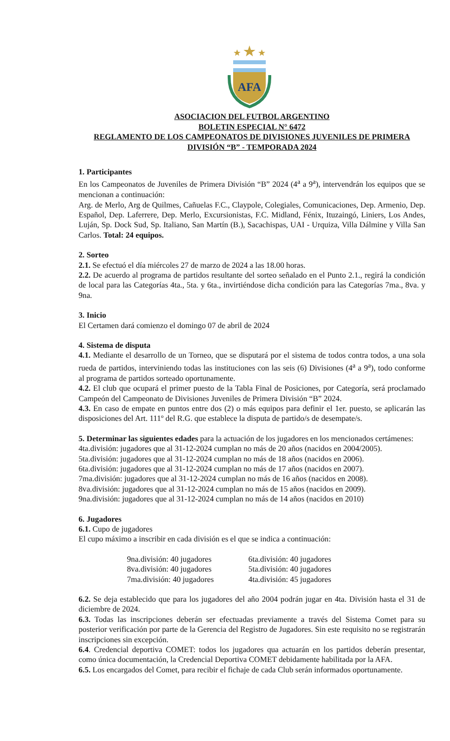AFA
ASOCIACION DEL FUTBOL ARGENTINO
BOLETIN ESPECIAL N° 6472
REGLAMENTO DE LOS CAMPEONATOS DE DIVISIONES JUVENILES DE PRIMERA DIVISIÓN “B” - TEMPORADA 2024
1. Participantes
En los Campeonatos de Juveniles de Primera División “B” 2024 (4<sup>a</sup> a 9<sup>a</sup>), intervendrán los equipos que se mencionan a continuación:
Arg. de Merlo, Arg de Quilmes, Cañuelas F.C., Claypole, Colegiales, Comunicaciones, Dep. Armenio, Dep. Español, Dep. Laferrere, Dep. Merlo, Excursionistas, F.C. Midland, Fénix, Ituzaingó, Liniers, Los Andes, Luján, Sp. Dock Sud, Sp. Italiano, San Martín (B.), Sacachispas, UAI - Urquiza, Villa Dálmine y Villa San Carlos. Total: 24 equipos.
2. Sorteo
2.1. Se efectuó el día miércoles 27 de marzo de 2024 a las 18.00 horas.
2.2. De acuerdo al programa de partidos resultante del sorteo señalado en el Punto 2.1., regirá la condición de local para las Categorías 4ta., 5ta. y 6ta., invirtiéndose dicha condición para las Categorías 7ma., 8va. y 9na.
3. Inicio
El Certamen dará comienzo el domingo 07 de abril de 2024
4. Sistema de disputa
4.1. Mediante el desarrollo de un Torneo, que se disputará por el sistema de todos contra todos, a una sola rueda de partidos, interviniendo todas las instituciones con las seis (6) Divisiones (4<sup>a</sup> a 9<sup>a</sup>), todo conforme al programa de partidos sorteado oportunamente.
4.2. El club que ocupará el primer puesto de la Tabla Final de Posiciones, por Categoría, será proclamado Campeón del Campeonato de Divisiones Juveniles de Primera División “B” 2024.
4.3. En caso de empate en puntos entre dos (2) o más equipos para definir el 1er. puesto, se aplicarán las disposiciones del Art. 111º del R.G. que establece la disputa de partido/s de desempate/s.
5. Determinar las siguientes edades para la actuación de los jugadores en los mencionados certámenes:
4ta.división: jugadores que al 31-12-2024 cumplan no más de 20 años (nacidos en 2004/2005).
5ta.división: jugadores que al 31-12-2024 cumplan no más de 18 años (nacidos en 2006).
6ta.división: jugadores que al 31-12-2024 cumplan no más de 17 años (nacidos en 2007).
7ma.división: jugadores que al 31-12-2024 cumplan no más de 16 años (nacidos en 2008).
8va.división: jugadores que al 31-12-2024 cumplan no más de 15 años (nacidos en 2009).
9na.división: jugadores que al 31-12-2024 cumplan no más de 14 años (nacidos en 2010)
6. Jugadores
6.1. Cupo de jugadores
El cupo máximo a inscribir en cada división es el que se indica a continuación:
| 9na.división: 40 jugadores | 6ta.división: 40 jugadores |
| 8va.división: 40 jugadores | 5ta.división: 40 jugadores |
| 7ma.división: 40 jugadores | 4ta.división: 45 jugadores |
6.2. Se deja establecido que para los jugadores del año 2004 podrán jugar en 4ta. División hasta el 31 de diciembre de 2024.
6.3. Todas las inscripciones deberán ser efectuadas previamente a través del Sistema Comet para su posterior verificación por parte de la Gerencia del Registro de Jugadores. Sin este requisito no se registrarán inscripciones sin excepción.
6.4. Credencial deportiva COMET: todos los jugadores qua actuarán en los partidos deberán presentar, como única documentación, la Credencial Deportiva COMET debidamente habilitada por la AFA.
6.5. Los encargados del Comet, para recibir el fichaje de cada Club serán informados oportunamente.